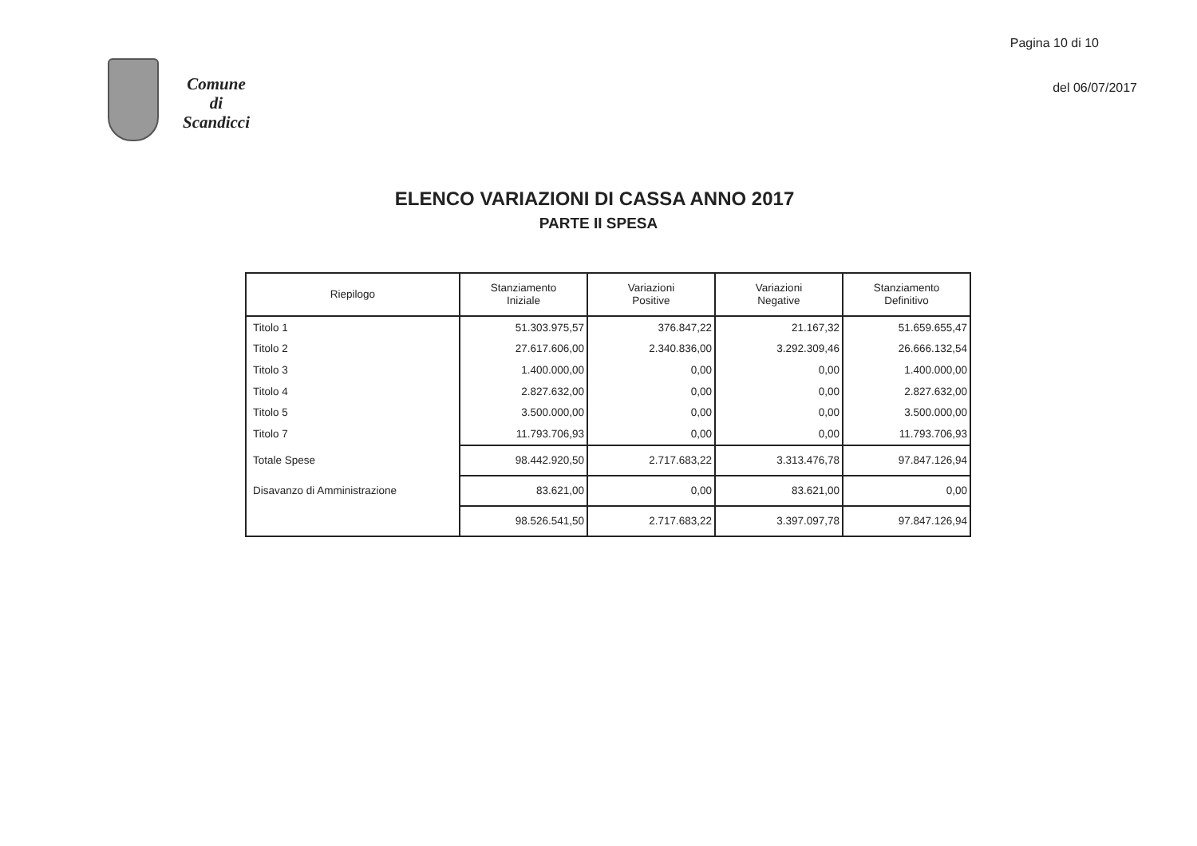Comune
di
Scandicci
Pagina 10 di 10
del 06/07/2017
ELENCO VARIAZIONI DI CASSA ANNO 2017
PARTE II SPESA
| Riepilogo | Stanziamento Iniziale | Variazioni Positive | Variazioni Negative | Stanziamento Definitivo |
| --- | --- | --- | --- | --- |
| Titolo 1 | 51.303.975,57 | 376.847,22 | 21.167,32 | 51.659.655,47 |
| Titolo 2 | 27.617.606,00 | 2.340.836,00 | 3.292.309,46 | 26.666.132,54 |
| Titolo 3 | 1.400.000,00 | 0,00 | 0,00 | 1.400.000,00 |
| Titolo 4 | 2.827.632,00 | 0,00 | 0,00 | 2.827.632,00 |
| Titolo 5 | 3.500.000,00 | 0,00 | 0,00 | 3.500.000,00 |
| Titolo 7 | 11.793.706,93 | 0,00 | 0,00 | 11.793.706,93 |
| Totale Spese | 98.442.920,50 | 2.717.683,22 | 3.313.476,78 | 97.847.126,94 |
| Disavanzo di Amministrazione | 83.621,00 | 0,00 | 83.621,00 | 0,00 |
| | 98.526.541,50 | 2.717.683,22 | 3.397.097,78 | 97.847.126,94 |